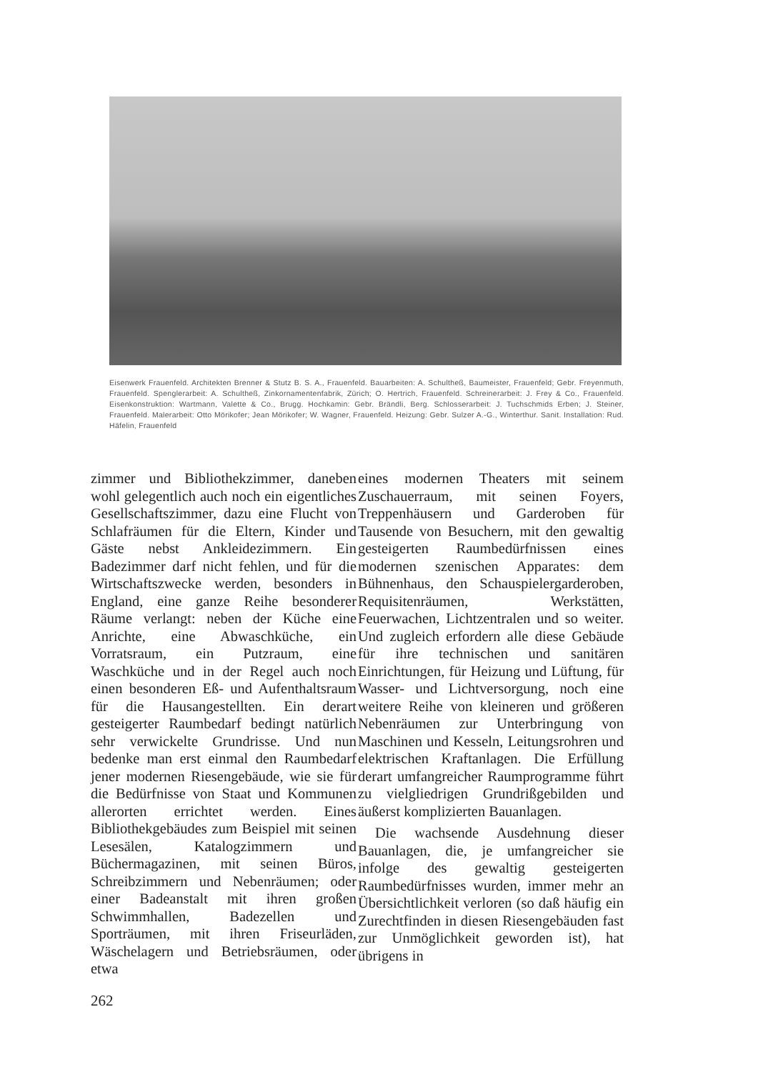Eisenwerk Frauenfeld. Architekten Brenner & Stutz B. S. A., Frauenfeld. Bauarbeiten: A. Schultheß, Baumeister, Frauenfeld; Gebr. Freyenmuth, Frauenfeld. Spenglerarbeit: A. Schultheß, Zinkornamentenfabrik, Zürich; O. Hertrich, Frauenfeld. Schreinerarbeit: J. Frey & Co., Frauenfeld. Eisenkonstruktion: Wartmann, Valette & Co., Brugg. Hochkamin: Gebr. Brändli, Berg. Schlosserarbeit: J. Tuchschmids Erben; J. Steiner, Frauenfeld. Malerarbeit: Otto Mörikofer; Jean Mörikofer; W. Wagner, Frauenfeld. Heizung: Gebr. Sulzer A.-G., Winterthur. Sanit. Installation: Rud. Häfelin, Frauenfeld
zimmer und Bibliothekzimmer, daneben wohl gelegentlich auch noch ein eigentliches Gesellschaftszimmer, dazu eine Flucht von Schlafräumen für die Eltern, Kinder und Gäste nebst Ankleidezimmern. Ein Badezimmer darf nicht fehlen, und für die Wirtschaftszwecke werden, besonders in England, eine ganze Reihe besonderer Räume verlangt: neben der Küche eine Anrichte, eine Abwaschküche, ein Vorratsraum, ein Putzraum, eine Waschküche und in der Regel auch noch einen besonderen Eß- und Aufenthaltsraum für die Hausangestellten. Ein derart gesteigerter Raumbedarf bedingt natürlich sehr verwickelte Grundrisse. Und nun bedenke man erst einmal den Raumbedarf jener modernen Riesengebäude, wie sie für die Bedürfnisse von Staat und Kommunen allerorten errichtet werden. Eines Bibliothekgebäudes zum Beispiel mit seinen Lesesälen, Katalogzimmern und Büchermagazinen, mit seinen Büros, Schreibzimmern und Nebenräumen; oder einer Badeanstalt mit ihren großen Schwimmhallen, Badezellen und Sporträumen, mit ihren Friseurläden, Wäschelagern und Betriebsräumen, oder etwa
eines modernen Theaters mit seinem Zuschauerraum, mit seinen Foyers, Treppenhäusern und Garderoben für Tausende von Besuchern, mit den gewaltig gesteigerten Raumbedürfnissen eines modernen szenischen Apparates: dem Bühnenhaus, den Schauspielergarderoben, Requisitenräumen, Werkstätten, Feuerwachen, Lichtzentralen und so weiter. Und zugleich erfordern alle diese Gebäude für ihre technischen und sanitären Einrichtungen, für Heizung und Lüftung, für Wasser- und Lichtversorgung, noch eine weitere Reihe von kleineren und größeren Nebenräumen zur Unterbringung von Maschinen und Kesseln, Leitungsrohren und elektrischen Kraftanlagen. Die Erfüllung derart umfangreicher Raumprogramme führt zu vielgliedrigen Grundrißgebilden und äußerst komplizierten Bauanlagen.
Die wachsende Ausdehnung dieser Bauanlagen, die, je umfangreicher sie infolge des gewaltig gesteigerten Raumbedürfnisses wurden, immer mehr an Übersichtlichkeit verloren (so daß häufig ein Zurechtfinden in diesen Riesengebäuden fast zur Unmöglichkeit geworden ist), hat übrigens in
262